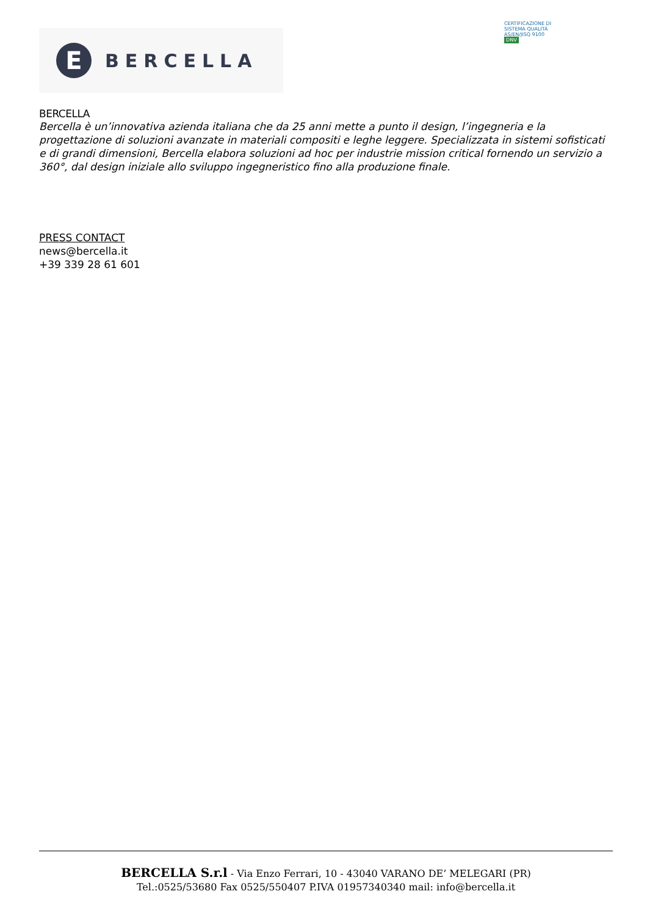E
BERCELLA
CERTIFICAZIONE DI SISTEMA QUALITÀ
AS/EN/JISQ 9100
DNV
BERCELLA
Bercella è un’innovativa azienda italiana che da 25 anni mette a punto il design, l’ingegneria e la progettazione di soluzioni avanzate in materiali compositi e leghe leggere. Specializzata in sistemi sofisticati e di grandi dimensioni, Bercella elabora soluzioni ad hoc per industrie mission critical fornendo un servizio a 360°, dal design iniziale allo sviluppo ingegneristico fino alla produzione finale.
PRESS CONTACT
news@bercella.it
+39 339 28 61 601
BERCELLA S.r.l - Via Enzo Ferrari, 10 - 43040 VARANO DE’ MELEGARI (PR)
Tel.:0525/53680 Fax 0525/550407 P.IVA 01957340340 mail: info@bercella.it